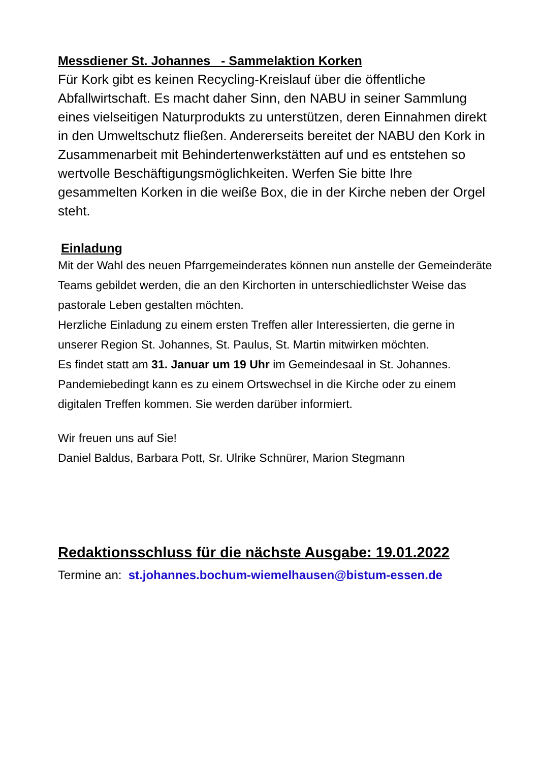Messdiener St. Johannes - Sammelaktion Korken
Für Kork gibt es keinen Recycling-Kreislauf über die öffentliche Abfallwirtschaft. Es macht daher Sinn, den NABU in seiner Sammlung eines vielseitigen Naturprodukts zu unterstützen, deren Einnahmen direkt in den Umweltschutz fließen. Andererseits bereitet der NABU den Kork in Zusammenarbeit mit Behindertenwerkstätten auf und es entstehen so wertvolle Beschäftigungsmöglichkeiten. Werfen Sie bitte Ihre gesammelten Korken in die weiße Box, die in der Kirche neben der Orgel steht.
Einladung
Mit der Wahl des neuen Pfarrgemeinderates können nun anstelle der Gemeinderäte Teams gebildet werden, die an den Kirchorten in unterschiedlichster Weise das pastorale Leben gestalten möchten.
Herzliche Einladung zu einem ersten Treffen aller Interessierten, die gerne in unserer Region St. Johannes, St. Paulus, St. Martin mitwirken möchten.
Es findet statt am 31. Januar um 19 Uhr im Gemeindesaal in St. Johannes. Pandemiebedingt kann es zu einem Ortswechsel in die Kirche oder zu einem digitalen Treffen kommen. Sie werden darüber informiert.
Wir freuen uns auf Sie!
Daniel Baldus, Barbara Pott, Sr. Ulrike Schnürer, Marion Stegmann
Redaktionsschluss für die nächste Ausgabe: 19.01.2022
Termine an: st.johannes.bochum-wiemelhausen@bistum-essen.de